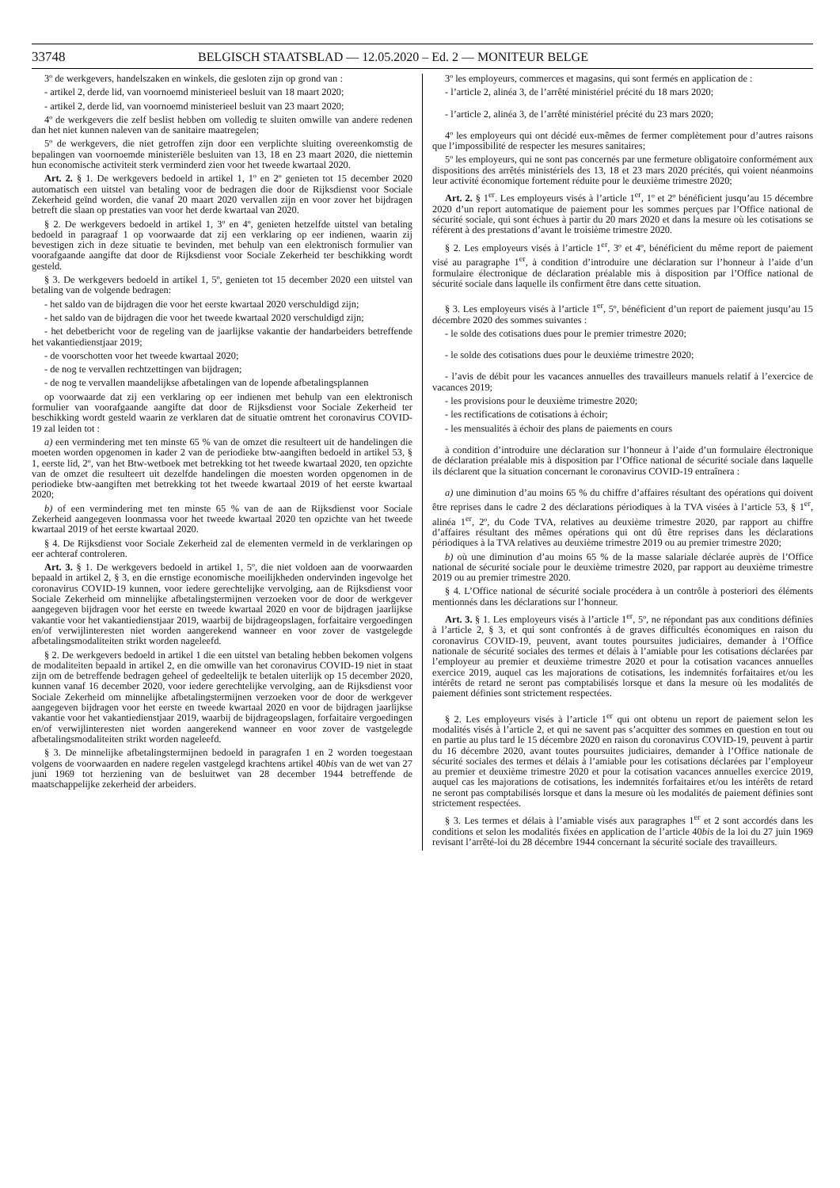33748 BELGISCH STAATSBLAD — 12.05.2020 – Ed. 2 — MONITEUR BELGE
3º de werkgevers, handelszaken en winkels, die gesloten zijn op grond van :
- artikel 2, derde lid, van voornoemd ministerieel besluit van 18 maart 2020;
- artikel 2, derde lid, van voornoemd ministerieel besluit van 23 maart 2020;
4º de werkgevers die zelf beslist hebben om volledig te sluiten omwille van andere redenen dan het niet kunnen naleven van de sanitaire maatregelen;
5º de werkgevers, die niet getroffen zijn door een verplichte sluiting overeenkomstig de bepalingen van voornoemde ministeriële besluiten van 13, 18 en 23 maart 2020, die niettemin hun economische activiteit sterk verminderd zien voor het tweede kwartaal 2020.
Art. 2. § 1. De werkgevers bedoeld in artikel 1, 1º en 2º genieten tot 15 december 2020 automatisch een uitstel van betaling voor de bedragen die door de Rijksdienst voor Sociale Zekerheid geïnd worden, die vanaf 20 maart 2020 vervallen zijn en voor zover het bijdragen betreft die slaan op prestaties van voor het derde kwartaal van 2020.
§ 2. De werkgevers bedoeld in artikel 1, 3º en 4º, genieten hetzelfde uitstel van betaling bedoeld in paragraaf 1 op voorwaarde dat zij een verklaring op eer indienen, waarin zij bevestigen zich in deze situatie te bevinden, met behulp van een elektronisch formulier van voorafgaande aangifte dat door de Rijksdienst voor Sociale Zekerheid ter beschikking wordt gesteld.
§ 3. De werkgevers bedoeld in artikel 1, 5º, genieten tot 15 december 2020 een uitstel van betaling van de volgende bedragen:
- het saldo van de bijdragen die voor het eerste kwartaal 2020 verschuldigd zijn;
- het saldo van de bijdragen die voor het tweede kwartaal 2020 verschuldigd zijn;
- het debetbericht voor de regeling van de jaarlijkse vakantie der handarbeiders betreffende het vakantiedienstjaar 2019;
- de voorschotten voor het tweede kwartaal 2020;
- de nog te vervallen rechtzettingen van bijdragen;
- de nog te vervallen maandelijkse afbetalingen van de lopende afbetalingsplannen
op voorwaarde dat zij een verklaring op eer indienen met behulp van een elektronisch formulier van voorafgaande aangifte dat door de Rijksdienst voor Sociale Zekerheid ter beschikking wordt gesteld waarin ze verklaren dat de situatie omtrent het coronavirus COVID-19 zal leiden tot :
a) een vermindering met ten minste 65 % van de omzet die resulteert uit de handelingen die moeten worden opgenomen in kader 2 van de periodieke btw-aangiften bedoeld in artikel 53, § 1, eerste lid, 2º, van het Btw-wetboek met betrekking tot het tweede kwartaal 2020, ten opzichte van de omzet die resulteert uit dezelfde handelingen die moesten worden opgenomen in de periodieke btw-aangiften met betrekking tot het tweede kwartaal 2019 of het eerste kwartaal 2020;
b) of een vermindering met ten minste 65 % van de aan de Rijksdienst voor Sociale Zekerheid aangegeven loonmassa voor het tweede kwartaal 2020 ten opzichte van het tweede kwartaal 2019 of het eerste kwartaal 2020.
§ 4. De Rijksdienst voor Sociale Zekerheid zal de elementen vermeld in de verklaringen op eer achteraf controleren.
Art. 3. § 1. De werkgevers bedoeld in artikel 1, 5º, die niet voldoen aan de voorwaarden bepaald in artikel 2, § 3, en die ernstige economische moeilijkheden ondervinden ingevolge het coronavirus COVID-19 kunnen, voor iedere gerechtelijke vervolging, aan de Rijksdienst voor Sociale Zekerheid om minnelijke afbetalingstermijnen verzoeken voor de door de werkgever aangegeven bijdragen voor het eerste en tweede kwartaal 2020 en voor de bijdragen jaarlijkse vakantie voor het vakantiedienstjaar 2019, waarbij de bijdrageopslagen, forfaitaire vergoedingen en/of verwijlinteresten niet worden aangerekend wanneer en voor zover de vastgelegde afbetalingsmodaliteiten strikt worden nageleefd.
§ 2. De werkgevers bedoeld in artikel 1 die een uitstel van betaling hebben bekomen volgens de modaliteiten bepaald in artikel 2, en die omwille van het coronavirus COVID-19 niet in staat zijn om de betreffende bedragen geheel of gedeeltelijk te betalen uiterlijk op 15 december 2020, kunnen vanaf 16 december 2020, voor iedere gerechtelijke vervolging, aan de Rijksdienst voor Sociale Zekerheid om minnelijke afbetalingstermijnen verzoeken voor de door de werkgever aangegeven bijdragen voor het eerste en tweede kwartaal 2020 en voor de bijdragen jaarlijkse vakantie voor het vakantiedienstjaar 2019, waarbij de bijdrageopslagen, forfaitaire vergoedingen en/of verwijlinteresten niet worden aangerekend wanneer en voor zover de vastgelegde afbetalingsmodaliteiten strikt worden nageleefd.
§ 3. De minnelijke afbetalingstermijnen bedoeld in paragrafen 1 en 2 worden toegestaan volgens de voorwaarden en nadere regelen vastgelegd krachtens artikel 40bis van de wet van 27 juni 1969 tot herziening van de besluitwet van 28 december 1944 betreffende de maatschappelijke zekerheid der arbeiders.
3º les employeurs, commerces et magasins, qui sont fermés en application de :
- l’article 2, alinéa 3, de l’arrêté ministériel précité du 18 mars 2020;
- l’article 2, alinéa 3, de l’arrêté ministériel précité du 23 mars 2020;
4º les employeurs qui ont décidé eux-mêmes de fermer complètement pour d’autres raisons que l’impossibilité de respecter les mesures sanitaires;
5º les employeurs, qui ne sont pas concernés par une fermeture obligatoire conformément aux dispositions des arrêtés ministériels des 13, 18 et 23 mars 2020 précités, qui voient néanmoins leur activité économique fortement réduite pour le deuxième trimestre 2020;
Art. 2. § 1<sup>er</sup>. Les employeurs visés à l’article 1<sup>er</sup>, 1º et 2º bénéficient jusqu’au 15 décembre 2020 d’un report automatique de paiement pour les sommes perçues par l’Office national de sécurité sociale, qui sont échues à partir du 20 mars 2020 et dans la mesure où les cotisations se réfèrent à des prestations d’avant le troisième trimestre 2020.
§ 2. Les employeurs visés à l’article 1<sup>er</sup>, 3º et 4º, bénéficient du même report de paiement visé au paragraphe 1<sup>er</sup>, à condition d’introduire une déclaration sur l’honneur à l’aide d’un formulaire électronique de déclaration préalable mis à disposition par l’Office national de sécurité sociale dans laquelle ils confirment être dans cette situation.
§ 3. Les employeurs visés à l’article 1<sup>er</sup>, 5º, bénéficient d’un report de paiement jusqu’au 15 décembre 2020 des sommes suivantes :
- le solde des cotisations dues pour le premier trimestre 2020;
- le solde des cotisations dues pour le deuxième trimestre 2020;
- l’avis de débit pour les vacances annuelles des travailleurs manuels relatif à l’exercice de vacances 2019;
- les provisions pour le deuxième trimestre 2020;
- les rectifications de cotisations à échoir;
- les mensualités à échoir des plans de paiements en cours
à condition d’introduire une déclaration sur l’honneur à l’aide d’un formulaire électronique de déclaration préalable mis à disposition par l’Office national de sécurité sociale dans laquelle ils déclarent que la situation concernant le coronavirus COVID-19 entraînera :
a) une diminution d’au moins 65 % du chiffre d’affaires résultant des opérations qui doivent être reprises dans le cadre 2 des déclarations périodiques à la TVA visées à l’article 53, § 1<sup>er</sup>, alinéa 1<sup>er</sup>, 2º, du Code TVA, relatives au deuxième trimestre 2020, par rapport au chiffre d’affaires résultant des mêmes opérations qui ont dû être reprises dans les déclarations périodiques à la TVA relatives au deuxième trimestre 2019 ou au premier trimestre 2020;
b) où une diminution d’au moins 65 % de la masse salariale déclarée auprès de l’Office national de sécurité sociale pour le deuxième trimestre 2020, par rapport au deuxième trimestre 2019 ou au premier trimestre 2020.
§ 4. L’Office national de sécurité sociale procédera à un contrôle à posteriori des éléments mentionnés dans les déclarations sur l’honneur.
Art. 3. § 1. Les employeurs visés à l’article 1<sup>er</sup>, 5º, ne répondant pas aux conditions définies à l’article 2, § 3, et qui sont confrontés à de graves difficultés économiques en raison du coronavirus COVID-19, peuvent, avant toutes poursuites judiciaires, demander à l’Office nationale de sécurité sociales des termes et délais à l’amiable pour les cotisations déclarées par l’employeur au premier et deuxième trimestre 2020 et pour la cotisation vacances annuelles exercice 2019, auquel cas les majorations de cotisations, les indemnités forfaitaires et/ou les intérêts de retard ne seront pas comptabilisés lorsque et dans la mesure où les modalités de paiement définies sont strictement respectées.
§ 2. Les employeurs visés à l’article 1<sup>er</sup> qui ont obtenu un report de paiement selon les modalités visés à l’article 2, et qui ne savent pas s’acquitter des sommes en question en tout ou en partie au plus tard le 15 décembre 2020 en raison du coronavirus COVID-19, peuvent à partir du 16 décembre 2020, avant toutes poursuites judiciaires, demander à l’Office nationale de sécurité sociales des termes et délais à l’amiable pour les cotisations déclarées par l’employeur au premier et deuxième trimestre 2020 et pour la cotisation vacances annuelles exercice 2019, auquel cas les majorations de cotisations, les indemnités forfaitaires et/ou les intérêts de retard ne seront pas comptabilisés lorsque et dans la mesure où les modalités de paiement définies sont strictement respectées.
§ 3. Les termes et délais à l’amiable visés aux paragraphes 1<sup>er</sup> et 2 sont accordés dans les conditions et selon les modalités fixées en application de l’article 40bis de la loi du 27 juin 1969 revisant l’arrêté-loi du 28 décembre 1944 concernant la sécurité sociale des travailleurs.